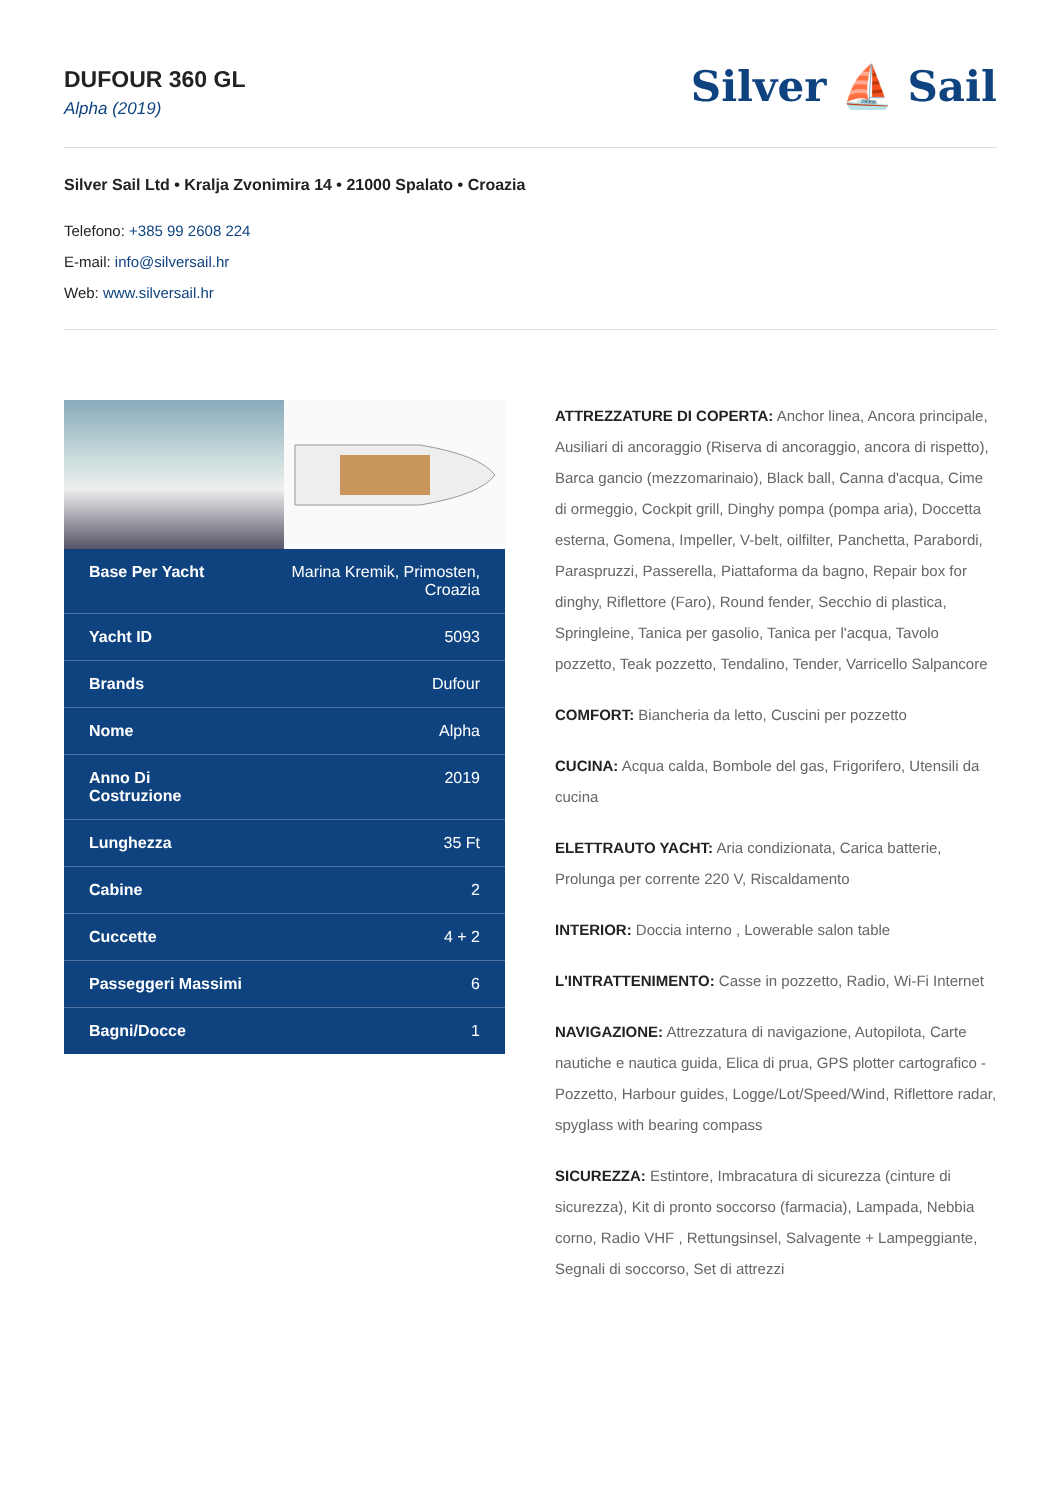DUFOUR 360 GL
Alpha (2019)
Silver ⛵ Sail
Silver Sail Ltd • Kralja Zvonimira 14 • 21000 Spalato • Croazia
Telefono: +385 99 2608 224
E-mail: info@silversail.hr
Web: www.silversail.hr
| Base Per Yacht | Marina Kremik, Primosten, Croazia |
| Yacht ID | 5093 |
| Brands | Dufour |
| Nome | Alpha |
| Anno Di Costruzione | 2019 |
| Lunghezza | 35 Ft |
| Cabine | 2 |
| Cuccette | 4 + 2 |
| Passeggeri Massimi | 6 |
| Bagni/Docce | 1 |
ATTREZZATURE DI COPERTA: Anchor linea, Ancora principale, Ausiliari di ancoraggio (Riserva di ancoraggio, ancora di rispetto), Barca gancio (mezzomarinaio), Black ball, Canna d'acqua, Cime di ormeggio, Cockpit grill, Dinghy pompa (pompa aria), Doccetta esterna, Gomena, Impeller, V-belt, oilfilter, Panchetta, Parabordi, Paraspruzzi, Passerella, Piattaforma da bagno, Repair box for dinghy, Riflettore (Faro), Round fender, Secchio di plastica, Springleine, Tanica per gasolio, Tanica per l'acqua, Tavolo pozzetto, Teak pozzetto, Tendalino, Tender, Varricello Salpancore
COMFORT: Biancheria da letto, Cuscini per pozzetto
CUCINA: Acqua calda, Bombole del gas, Frigorifero, Utensili da cucina
ELETTRAUTO YACHT: Aria condizionata, Carica batterie, Prolunga per corrente 220 V, Riscaldamento
INTERIOR: Doccia interno , Lowerable salon table
L'INTRATTENIMENTO: Casse in pozzetto, Radio, Wi-Fi Internet
NAVIGAZIONE: Attrezzatura di navigazione, Autopilota, Carte nautiche e nautica guida, Elica di prua, GPS plotter cartografico - Pozzetto, Harbour guides, Logge/Lot/Speed/Wind, Riflettore radar, spyglass with bearing compass
SICUREZZA: Estintore, Imbracatura di sicurezza (cinture di sicurezza), Kit di pronto soccorso (farmacia), Lampada, Nebbia corno, Radio VHF , Rettungsinsel, Salvagente + Lampeggiante, Segnali di soccorso, Set di attrezzi